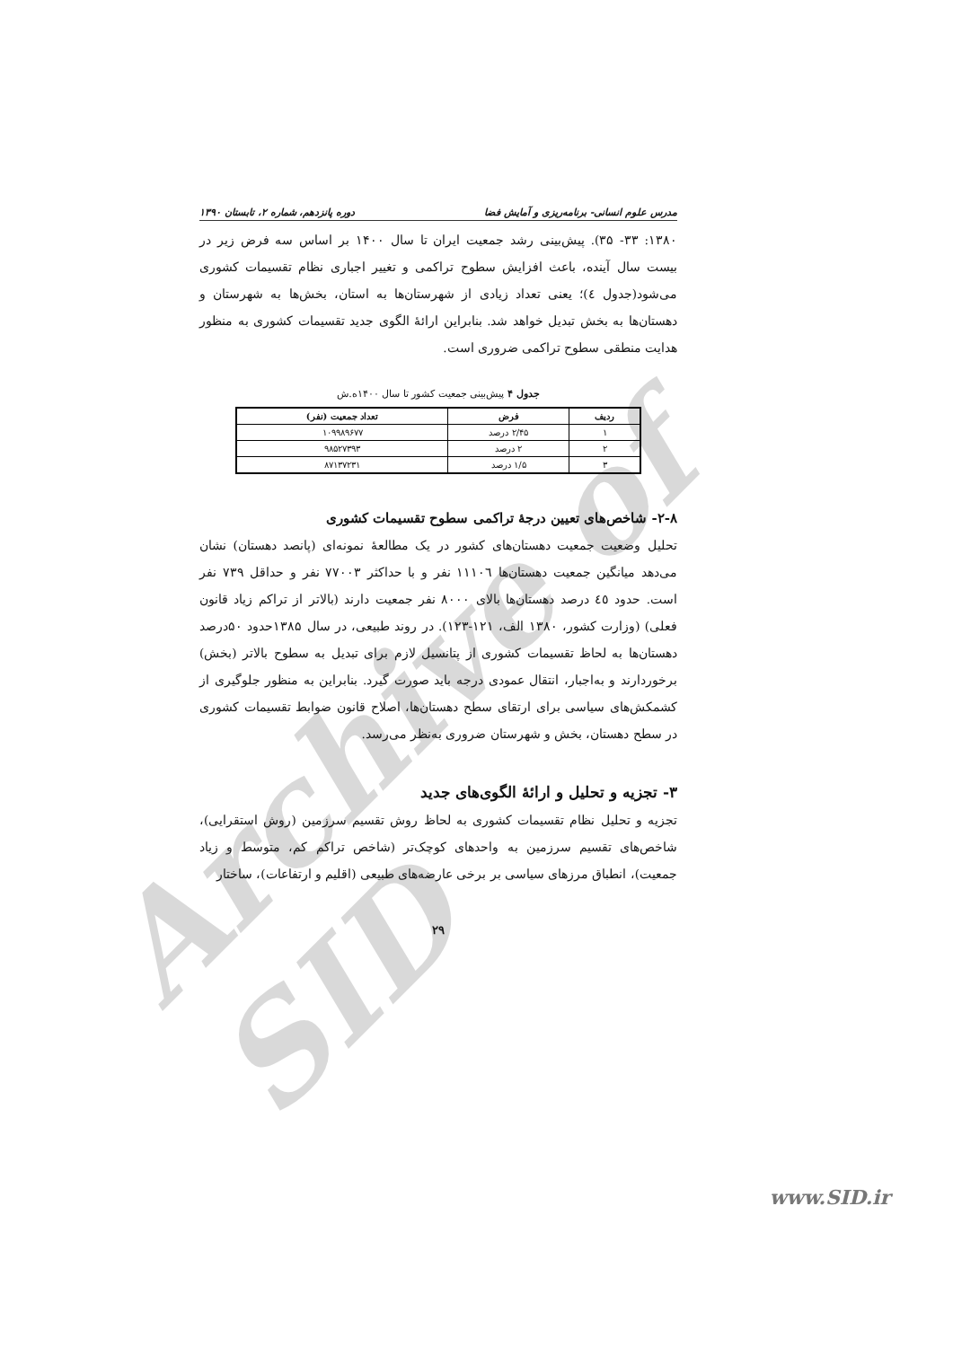Archive of SID
مدرس علوم انسانی- برنامه‌ریزی و آمایش فضا دوره پانزدهم، شماره ۲، تابستان ۱۳۹۰
۱۳۸۰: ۳۳- ۳۵). پیش‌بینی رشد جمعیت ایران تا سال ۱۴۰۰ بر اساس سه فرض زیر در بیست سال آینده، باعث افزایش سطوح تراکمی و تغییر اجباری نظام تقسیمات کشوری می‌شود(جدول ٤)؛ یعنی تعداد زیادی از شهرستان‌ها به استان، بخش‌ها به شهرستان و دهستان‌ها به بخش تبدیل خواهد شد. بنابراین ارائهٔ الگوی جدید تقسیمات کشوری به منظور هدایت منطقی سطوح تراکمی ضروری است.
جدول ۴ پیش‌بینی جمعیت کشور تا سال ۱۴۰۰ه.ش
| ردیف | فرض | تعداد جمعیت (نفر) |
| --- | --- | --- |
| ۱ | ۲/۴۵ درصد | ۱۰۹۹۸۹۶۷۷ |
| ۲ | ۲ درصد | ۹۸۵۲۷۳۹۳ |
| ۳ | ۱/۵ درصد | ۸۷۱۳۷۲۳۱ |
۲-۸- شاخص‌های تعیین درجهٔ تراکمی سطوح تقسیمات کشوری
تحلیل وضعیت جمعیت دهستان‌های کشور در یک مطالعهٔ نمونه‌ای (پانصد دهستان) نشان می‌دهد میانگین جمعیت دهستان‌ها ۱۱۱۰٦ نفر و با حداکثر ۷۷۰۰۳ نفر و حداقل ۷۳۹ نفر است. حدود ٤٥ درصد دهستان‌ها بالای ۸۰۰۰ نفر جمعیت دارند (بالاتر از تراکم زیاد قانون فعلی) (وزارت کشور، ۱۳۸۰ الف، ۱۲۱-۱۲۳). در روند طبیعی، در سال ۱۳۸۵حدود ۵۰درصد دهستان‌ها به لحاظ تقسیمات کشوری از پتانسیل لازم برای تبدیل به سطوح بالاتر (بخش) برخوردارند و به‌اجبار، انتقال عمودی درجه باید صورت گیرد. بنابراین به منظور جلوگیری از کشمکش‌های سیاسی برای ارتقای سطح دهستان‌ها، اصلاح قانون ضوابط تقسیمات کشوری در سطح دهستان، بخش و شهرستان ضروری به‌نظر می‌رسد.
۳- تجزیه و تحلیل و ارائهٔ الگوی‌های جدید
تجزیه و تحلیل نظام تقسیمات کشوری به لحاظ روش تقسیم سرزمین (روش استقرایی)، شاخص‌های تقسیم سرزمین به واحدهای کوچک‌تر (شاخص تراکم کم، متوسط و زیاد جمعیت)، انطباق مرزهای سیاسی بر برخی عارضه‌های طبیعی (اقلیم و ارتفاعات)، ساختار
۲۹
www.SID.ir